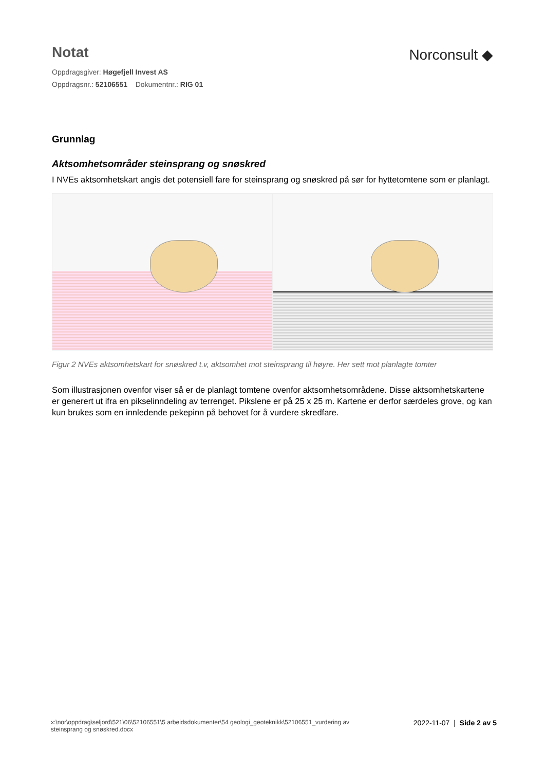Notat
Oppdragsgiver: Høgefjell Invest AS
Oppdragsnr.: 52106551 Dokumentnr.: RIG 01
Norconsult ◆
Grunnlag
Aktsomhetsområder steinsprang og snøskred
I NVEs aktsomhetskart angis det potensiell fare for steinsprang og snøskred på sør for hyttetomtene som er planlagt.
Figur 2 NVEs aktsomhetskart for snøskred t.v, aktsomhet mot steinsprang til høyre. Her sett mot planlagte tomter
Som illustrasjonen ovenfor viser så er de planlagt tomtene ovenfor aktsomhetsområdene. Disse aktsomhetskartene er generert ut ifra en pikselinndeling av terrenget. Pikslene er på 25 x 25 m. Kartene er derfor særdeles grove, og kan kun brukes som en innledende pekepinn på behovet for å vurdere skredfare.
x:\nor\oppdrag\seljord\521\06\52106551\5 arbeidsdokumenter\54 geologi_geoteknikk\52106551_vurdering av
steinsprang og snøskred.docx
2022-11-07 | Side 2 av 5